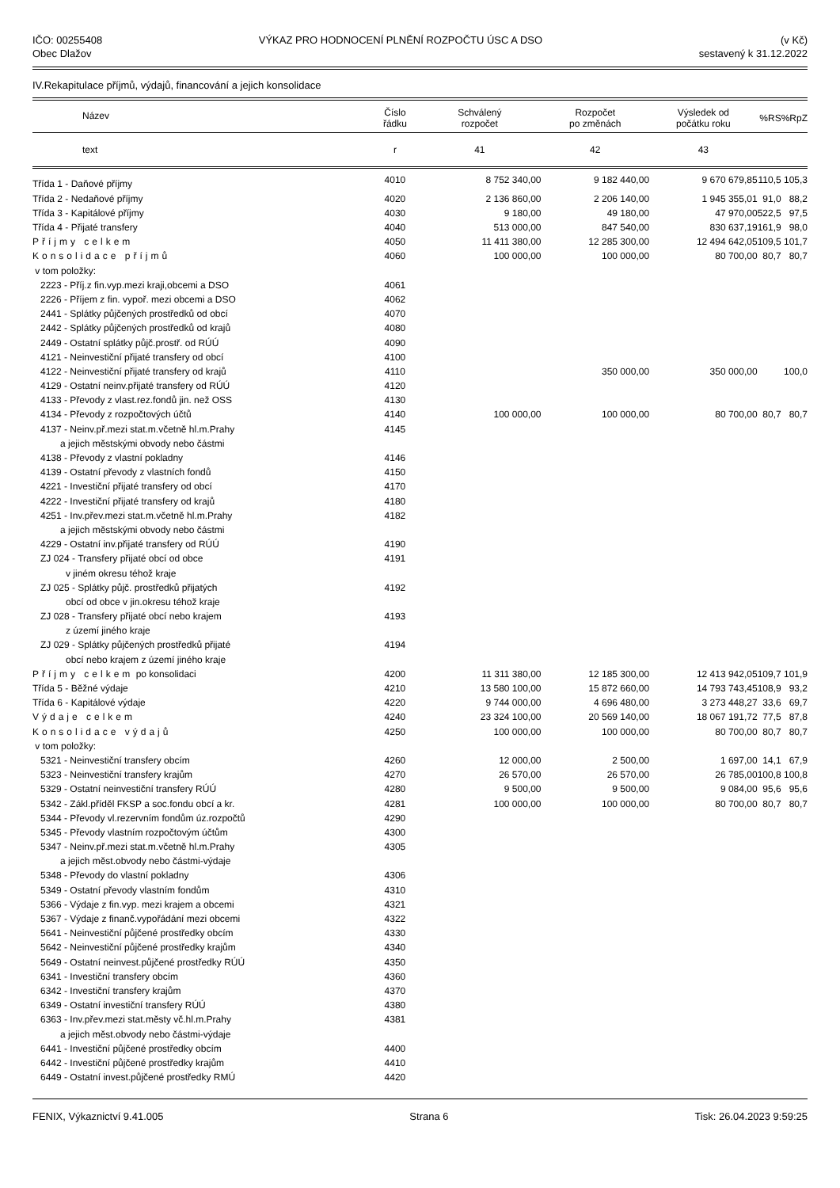IČO: 00255408
Obec Dlažov
VÝKAZ PRO HODNOCENÍ PLNĚNÍ ROZPOČTU ÚSC A DSO
(v Kč)
sestavený k 31.12.2022
IV.Rekapitulace příjmů, výdajů, financování a jejich konsolidace
| Název | Číslo řádku | Schválený rozpočet | Rozpočet po změnách | Výsledek od počátku roku | %RS | %RpZ |
| --- | --- | --- | --- | --- | --- | --- |
| text | r | 41 | 42 | 43 | | |
| Třída 1 - Daňové příjmy | 4010 | 8 752 340,00 | 9 182 440,00 | 9 670 679,85 | 110,5 | 105,3 |
| Třída 2 - Nedaňové příjmy | 4020 | 2 136 860,00 | 2 206 140,00 | 1 945 355,01 | 91,0 | 88,2 |
| Třída 3 - Kapitálové příjmy | 4030 | 9 180,00 | 49 180,00 | 47 970,00 | 522,5 | 97,5 |
| Třída 4 - Přijaté transfery | 4040 | 513 000,00 | 847 540,00 | 830 637,19 | 161,9 | 98,0 |
| Příjmy celkem | 4050 | 11 411 380,00 | 12 285 300,00 | 12 494 642,05 | 109,5 | 101,7 |
| Konsolidace příjmů | 4060 | 100 000,00 | 100 000,00 | 80 700,00 | 80,7 | 80,7 |
| v tom položky: | | | | | | |
| 2223 - Příj.z fin.vyp.mezi kraji,obcemi a DSO | 4061 | | | | | |
| 2226 - Příjem z fin. vypoř. mezi obcemi a DSO | 4062 | | | | | |
| 2441 - Splátky půjčených prostředků od obcí | 4070 | | | | | |
| 2442 - Splátky půjčených prostředků od krajů | 4080 | | | | | |
| 2449 - Ostatní splátky půjč.prostř. od RÚÚ | 4090 | | | | | |
| 4121 - Neinvestiční přijaté transfery od obcí | 4100 | | | | | |
| 4122 - Neinvestiční přijaté transfery od krajů | 4110 | | 350 000,00 | 350 000,00 | | 100,0 |
| 4129 - Ostatní neinv.přijaté transfery od RÚÚ | 4120 | | | | | |
| 4133 - Převody z vlast.rez.fondů jin. než OSS | 4130 | | | | | |
| 4134 - Převody z rozpočtových účtů | 4140 | 100 000,00 | 100 000,00 | 80 700,00 | 80,7 | 80,7 |
| 4137 - Neinv.př.mezi stat.m.včetně hl.m.Prahy | 4145 | | | | | |
| a jejich městskými obvody nebo částmi | | | | | | |
| 4138 - Převody z vlastní pokladny | 4146 | | | | | |
| 4139 - Ostatní převody z vlastních fondů | 4150 | | | | | |
| 4221 - Investiční přijaté transfery od obcí | 4170 | | | | | |
| 4222 - Investiční přijaté transfery od krajů | 4180 | | | | | |
| 4251 - Inv.přev.mezi stat.m.včetně hl.m.Prahy | 4182 | | | | | |
| a jejich městskými obvody nebo částmi | | | | | | |
| 4229 - Ostatní inv.přijaté transfery od RÚÚ | 4190 | | | | | |
| ZJ 024 - Transfery přijaté obcí od obce | 4191 | | | | | |
| v jiném okresu téhož kraje | | | | | | |
| ZJ 025 - Splátky půjč. prostředků přijatých | 4192 | | | | | |
| obcí od obce v jin.okresu téhož kraje | | | | | | |
| ZJ 028 - Transfery přijaté obcí nebo krajem | 4193 | | | | | |
| z území jiného kraje | | | | | | |
| ZJ 029 - Splátky půjčených prostředků přijaté | 4194 | | | | | |
| obcí nebo krajem z území jiného kraje | | | | | | |
| Příjmy celkem po konsolidaci | 4200 | 11 311 380,00 | 12 185 300,00 | 12 413 942,05 | 109,7 | 101,9 |
| Třída 5 - Běžné výdaje | 4210 | 13 580 100,00 | 15 872 660,00 | 14 793 743,45 | 108,9 | 93,2 |
| Třída 6 - Kapitálové výdaje | 4220 | 9 744 000,00 | 4 696 480,00 | 3 273 448,27 | 33,6 | 69,7 |
| Výdaje celkem | 4240 | 23 324 100,00 | 20 569 140,00 | 18 067 191,72 | 77,5 | 87,8 |
| Konsolidace výdajů | 4250 | 100 000,00 | 100 000,00 | 80 700,00 | 80,7 | 80,7 |
| v tom položky: | | | | | | |
| 5321 - Neinvestiční transfery obcím | 4260 | 12 000,00 | 2 500,00 | 1 697,00 | 14,1 | 67,9 |
| 5323 - Neinvestiční transfery krajům | 4270 | 26 570,00 | 26 570,00 | 26 785,00 | 100,8 | 100,8 |
| 5329 - Ostatní neinvestiční transfery RÚÚ | 4280 | 9 500,00 | 9 500,00 | 9 084,00 | 95,6 | 95,6 |
| 5342 - Zákl.příděl FKSP a soc.fondu obcí a kr. | 4281 | 100 000,00 | 100 000,00 | 80 700,00 | 80,7 | 80,7 |
| 5344 - Převody vl.rezervním fondům úz.rozpočtů | 4290 | | | | | |
| 5345 - Převody vlastním rozpočtovým účtům | 4300 | | | | | |
| 5347 - Neinv.př.mezi stat.m.včetně hl.m.Prahy | 4305 | | | | | |
| a jejich měst.obvody nebo částmi-výdaje | | | | | | |
| 5348 - Převody do vlastní pokladny | 4306 | | | | | |
| 5349 - Ostatní převody vlastním fondům | 4310 | | | | | |
| 5366 - Výdaje z fin.vyp. mezi krajem a obcemi | 4321 | | | | | |
| 5367 - Výdaje z finanč.vypořádání mezi obcemi | 4322 | | | | | |
| 5641 - Neinvestiční půjčené prostředky obcím | 4330 | | | | | |
| 5642 - Neinvestiční půjčené prostředky krajům | 4340 | | | | | |
| 5649 - Ostatní neinvest.půjčené prostředky RÚÚ | 4350 | | | | | |
| 6341 - Investiční transfery obcím | 4360 | | | | | |
| 6342 - Investiční transfery krajům | 4370 | | | | | |
| 6349 - Ostatní investiční transfery RÚÚ | 4380 | | | | | |
| 6363 - Inv.přev.mezi stat.městy vč.hl.m.Prahy | 4381 | | | | | |
| a jejich měst.obvody nebo částmi-výdaje | | | | | | |
| 6441 - Investiční půjčené prostředky obcím | 4400 | | | | | |
| 6442 - Investiční půjčené prostředky krajům | 4410 | | | | | |
| 6449 - Ostatní invest.půjčené prostředky RMÚ | 4420 | | | | | |
FENIX, Výkaznictví 9.41.005 Strana 6 Tisk: 26.04.2023 9:59:25